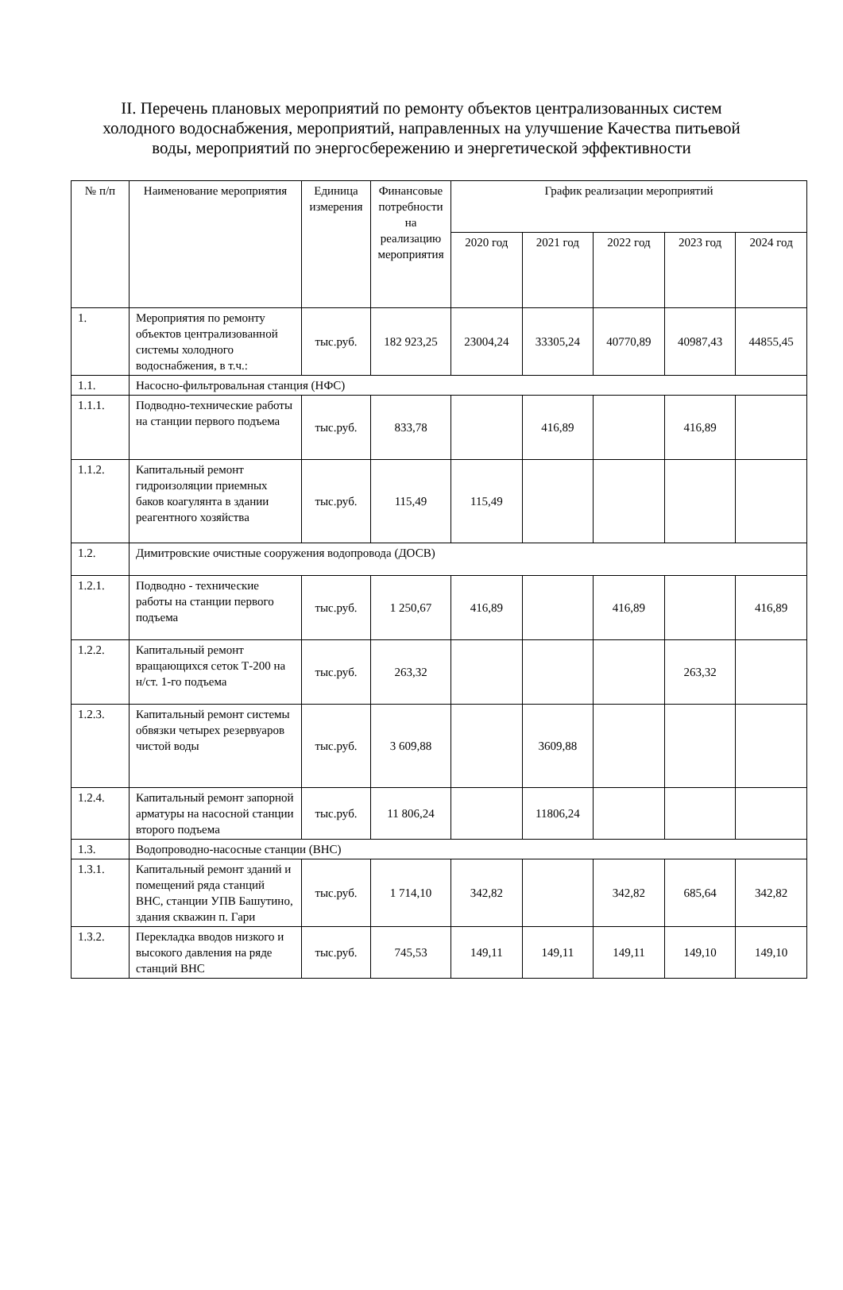II. Перечень плановых мероприятий по ремонту объектов централизованных систем холодного водоснабжения, мероприятий, направленных на улучшение Качества питьевой воды, мероприятий по энергосбережению и энергетической эффективности
| № п/п | Наименование мероприятия | Единица измерения | Финансовые потребности на реализацию мероприятия | График реализации мероприятий | | | | |
| --- | --- | --- | --- | --- | --- | --- | --- | --- |
| | | | | 2020 год | 2021 год | 2022 год | 2023 год | 2024 год |
| 1. | Мероприятия по ремонту объектов централизованной системы холодного водоснабжения, в т.ч.: | тыс.руб. | 182 923,25 | 23004,24 | 33305,24 | 40770,89 | 40987,43 | 44855,45 |
| 1.1. | Насосно-фильтровальная станция (НФС) | | | | | | | |
| 1.1.1. | Подводно-технические работы на станции первого подъема | тыс.руб. | 833,78 | | 416,89 | | 416,89 | |
| 1.1.2. | Капитальный ремонт гидроизоляции приемных баков коагулянта в здании реагентного хозяйства | тыс.руб. | 115,49 | 115,49 | | | | |
| 1.2. | Димитровские очистные сооружения водопровода (ДОСВ) | | | | | | | |
| 1.2.1. | Подводно - технические работы на станции первого подъема | тыс.руб. | 1 250,67 | 416,89 | | 416,89 | | 416,89 |
| 1.2.2. | Капитальный ремонт вращающихся сеток Т-200 на н/ст. 1-го подъема | тыс.руб. | 263,32 | | | | 263,32 | |
| 1.2.3. | Капитальный ремонт системы обвязки четырех резервуаров чистой воды | тыс.руб. | 3 609,88 | | 3609,88 | | | |
| 1.2.4. | Капитальный ремонт запорной арматуры на насосной станции второго подъема | тыс.руб. | 11 806,24 | | 11806,24 | | | |
| 1.3. | Водопроводно-насосные станции (ВНС) | | | | | | | |
| 1.3.1. | Капитальный ремонт зданий и помещений ряда станций ВНС, станции УПВ Башутино, здания скважин п. Гари | тыс.руб. | 1 714,10 | 342,82 | | 342,82 | 685,64 | 342,82 |
| 1.3.2. | Перекладка вводов низкого и высокого давления на ряде станций ВНС | тыс.руб. | 745,53 | 149,11 | 149,11 | 149,11 | 149,10 | 149,10 |